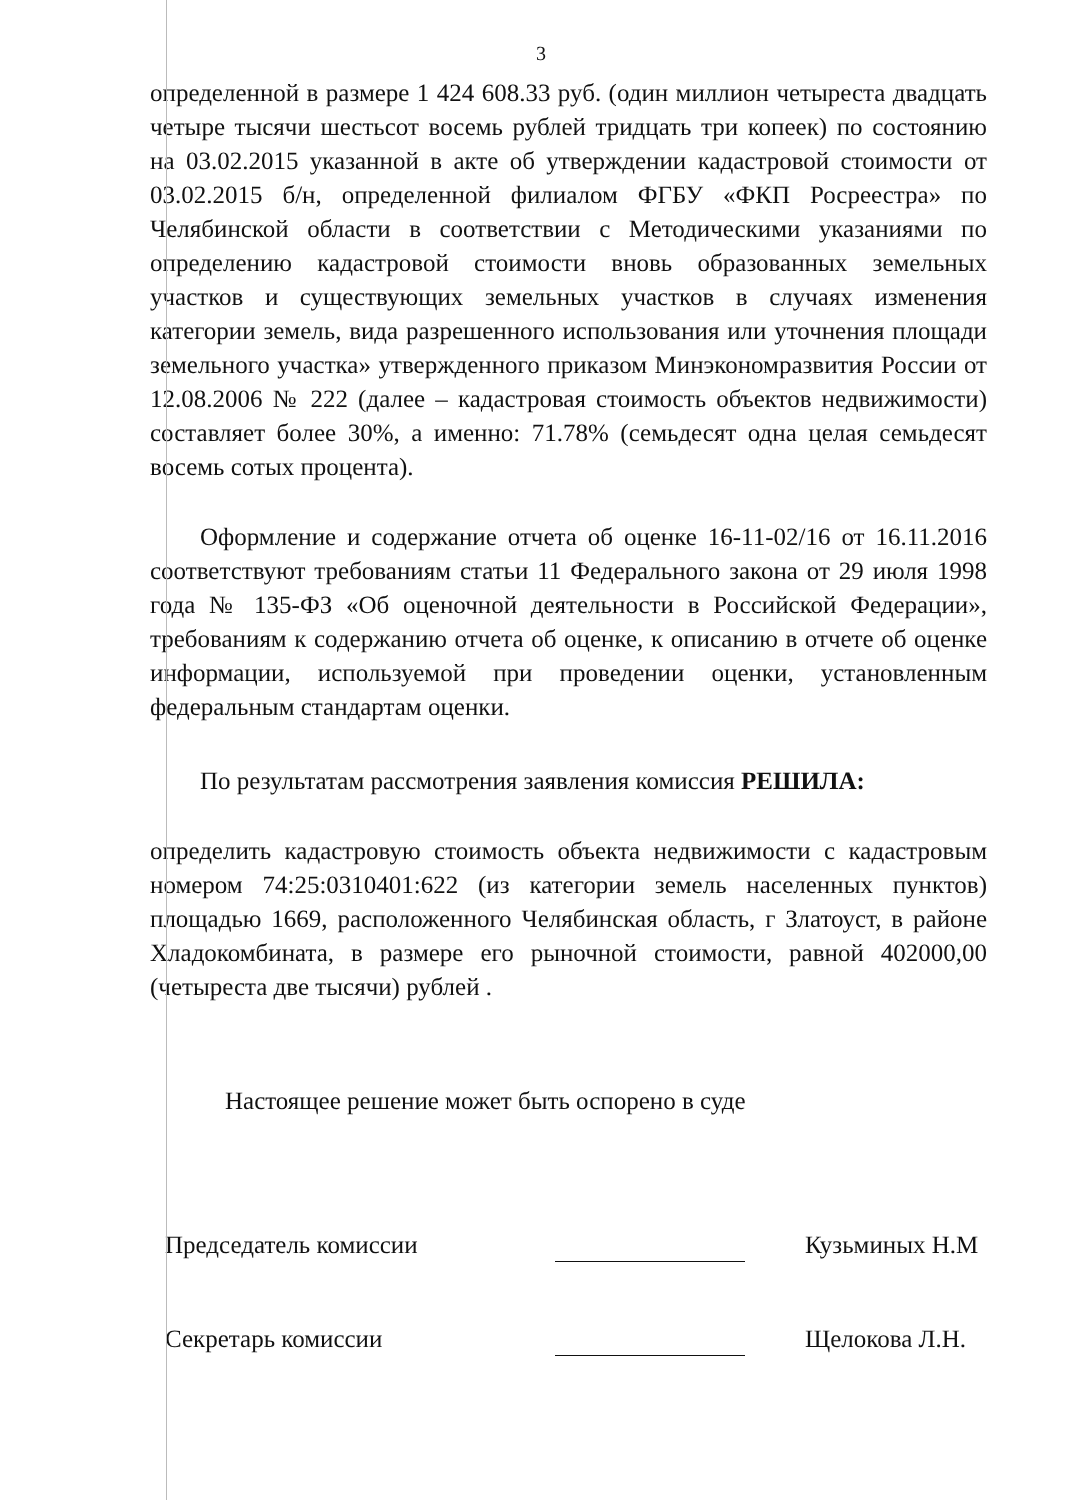3
определенной в размере 1 424 608.33 руб. (один миллион четыреста двадцать четыре тысячи шестьсот восемь рублей тридцать три копеек) по состоянию на 03.02.2015 указанной в акте об утверждении кадастровой стоимости от 03.02.2015 б/н, определенной филиалом ФГБУ «ФКП Росреестра» по Челябинской области в соответствии с Методическими указаниями по определению кадастровой стоимости вновь образованных земельных участков и существующих земельных участков в случаях изменения категории земель, вида разрешенного использования или уточнения площади земельного участка» утвержденного приказом Минэкономразвития России от 12.08.2006 № 222 (далее – кадастровая стоимость объектов недвижимости) составляет более 30%, а именно: 71.78% (семьдесят одна целая семьдесят восемь сотых процента).
Оформление и содержание отчета об оценке 16-11-02/16 от 16.11.2016 соответствуют требованиям статьи 11 Федерального закона от 29 июля 1998 года № 135-ФЗ «Об оценочной деятельности в Российской Федерации», требованиям к содержанию отчета об оценке, к описанию в отчете об оценке информации, используемой при проведении оценки, установленным федеральным стандартам оценки.
По результатам рассмотрения заявления комиссия РЕШИЛА:
определить кадастровую стоимость объекта недвижимости с кадастровым номером 74:25:0310401:622 (из категории земель населенных пунктов) площадью 1669, расположенного Челябинская область, г Златоуст, в районе Хладокомбината, в размере его рыночной стоимости, равной 402000,00 (четыреста две тысячи) рублей .
Настоящее решение может быть оспорено в суде
Председатель комиссии
Кузьминых Н.М
Секретарь комиссии
Щелокова Л.Н.